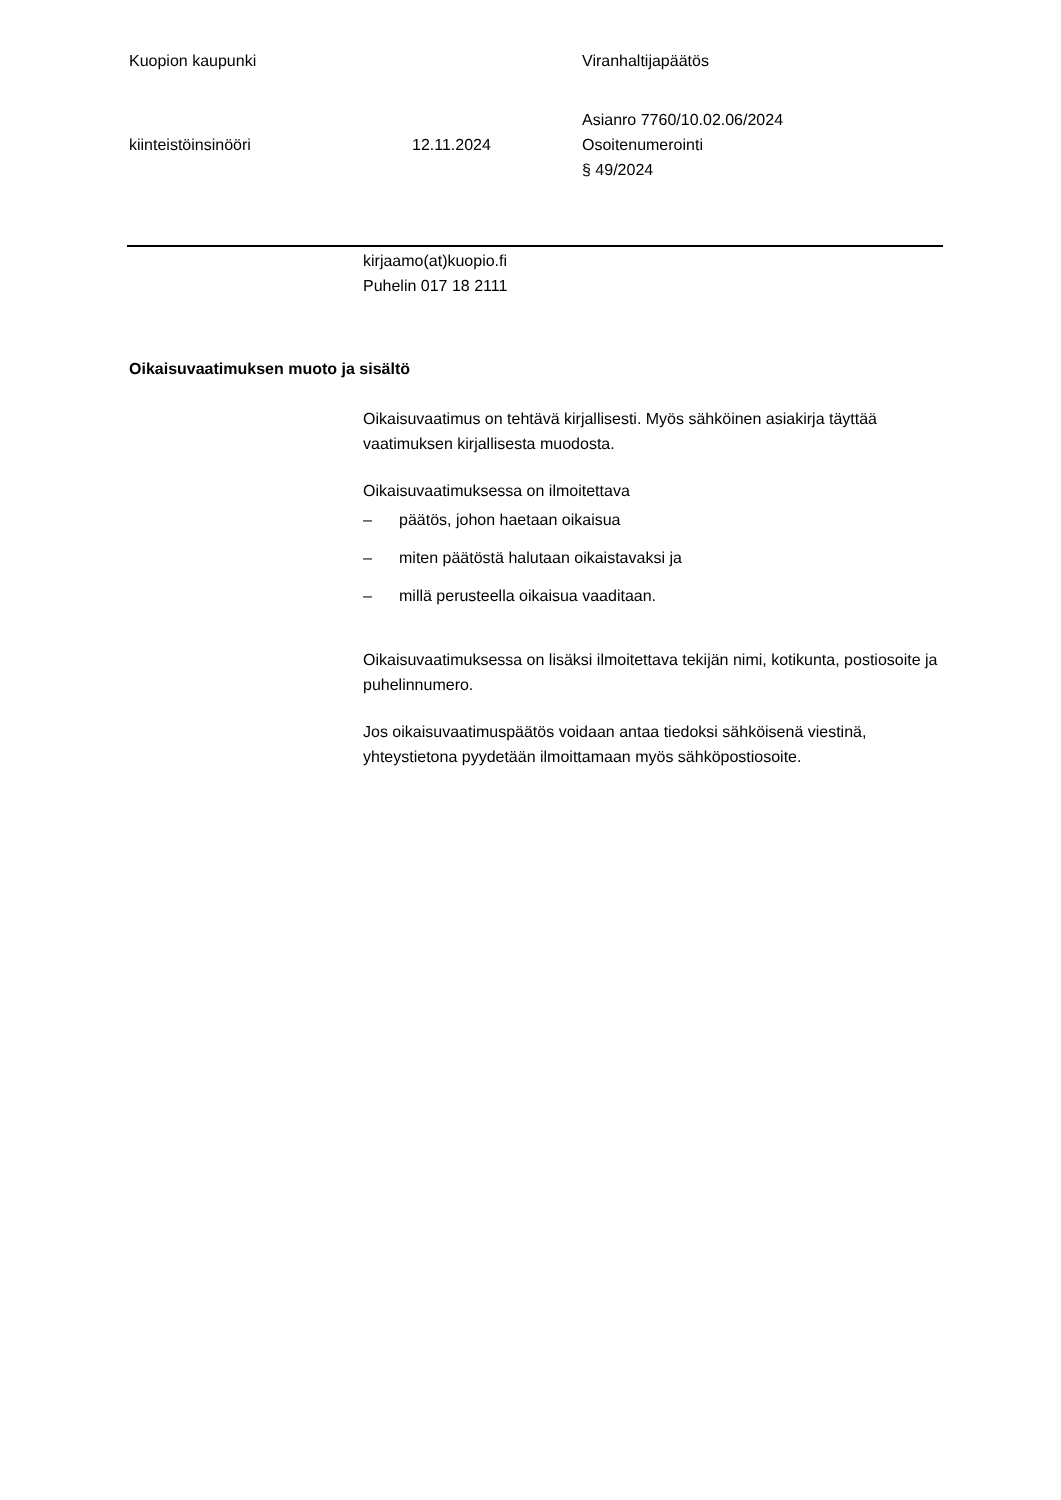Kuopion kaupunki Viranhaltijapäätös
kiinteistöinsinööri 12.11.2024
Asianro 7760/10.02.06/2024
Osoitenumerointi
§ 49/2024
kirjaamo(at)kuopio.fi
Puhelin 017 18 2111
Oikaisuvaatimuksen muoto ja sisältö
Oikaisuvaatimus on tehtävä kirjallisesti. Myös sähköinen asiakirja täyttää vaatimuksen kirjallisesta muodosta.
Oikaisuvaatimuksessa on ilmoitettava
– päätös, johon haetaan oikaisua
– miten päätöstä halutaan oikaistavaksi ja
– millä perusteella oikaisua vaaditaan.
Oikaisuvaatimuksessa on lisäksi ilmoitettava tekijän nimi, kotikunta, postiosoite ja puhelinnumero.
Jos oikaisuvaatimuspäätös voidaan antaa tiedoksi sähköisenä viestinä, yhteystietona pyydetään ilmoittamaan myös sähköpostiosoite.